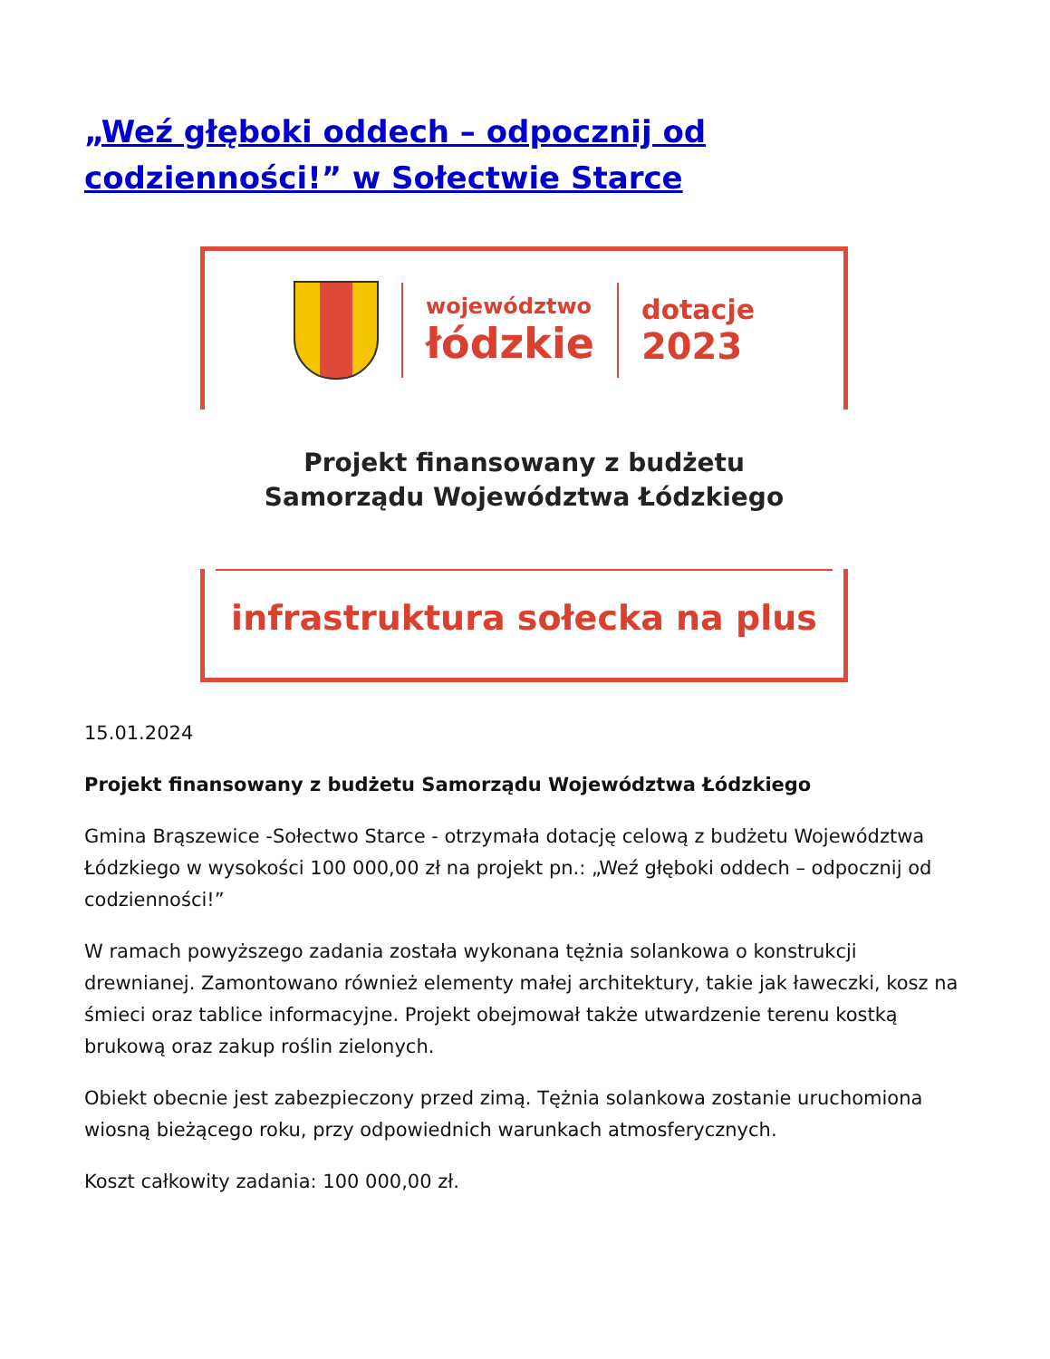„Weź głęboki oddech – odpocznij od codzienności!” w Sołectwie Starce
województwo
łódzkie
dotacje
2023
Projekt finansowany z budżetu
Samorządu Województwa Łódzkiego
infrastruktura sołecka na plus
15.01.2024
Projekt finansowany z budżetu Samorządu Województwa Łódzkiego
Gmina Brąszewice -Sołectwo Starce - otrzymała dotację celową z budżetu Województwa Łódzkiego w wysokości 100 000,00 zł na projekt pn.: „Weź głęboki oddech – odpocznij od codzienności!”
W ramach powyższego zadania została wykonana tężnia solankowa o konstrukcji drewnianej. Zamontowano również elementy małej architektury, takie jak ławeczki, kosz na śmieci oraz tablice informacyjne. Projekt obejmował także utwardzenie terenu kostką brukową oraz zakup roślin zielonych.
Obiekt obecnie jest zabezpieczony przed zimą. Tężnia solankowa zostanie uruchomiona wiosną bieżącego roku, przy odpowiednich warunkach atmosferycznych.
Koszt całkowity zadania: 100 000,00 zł.